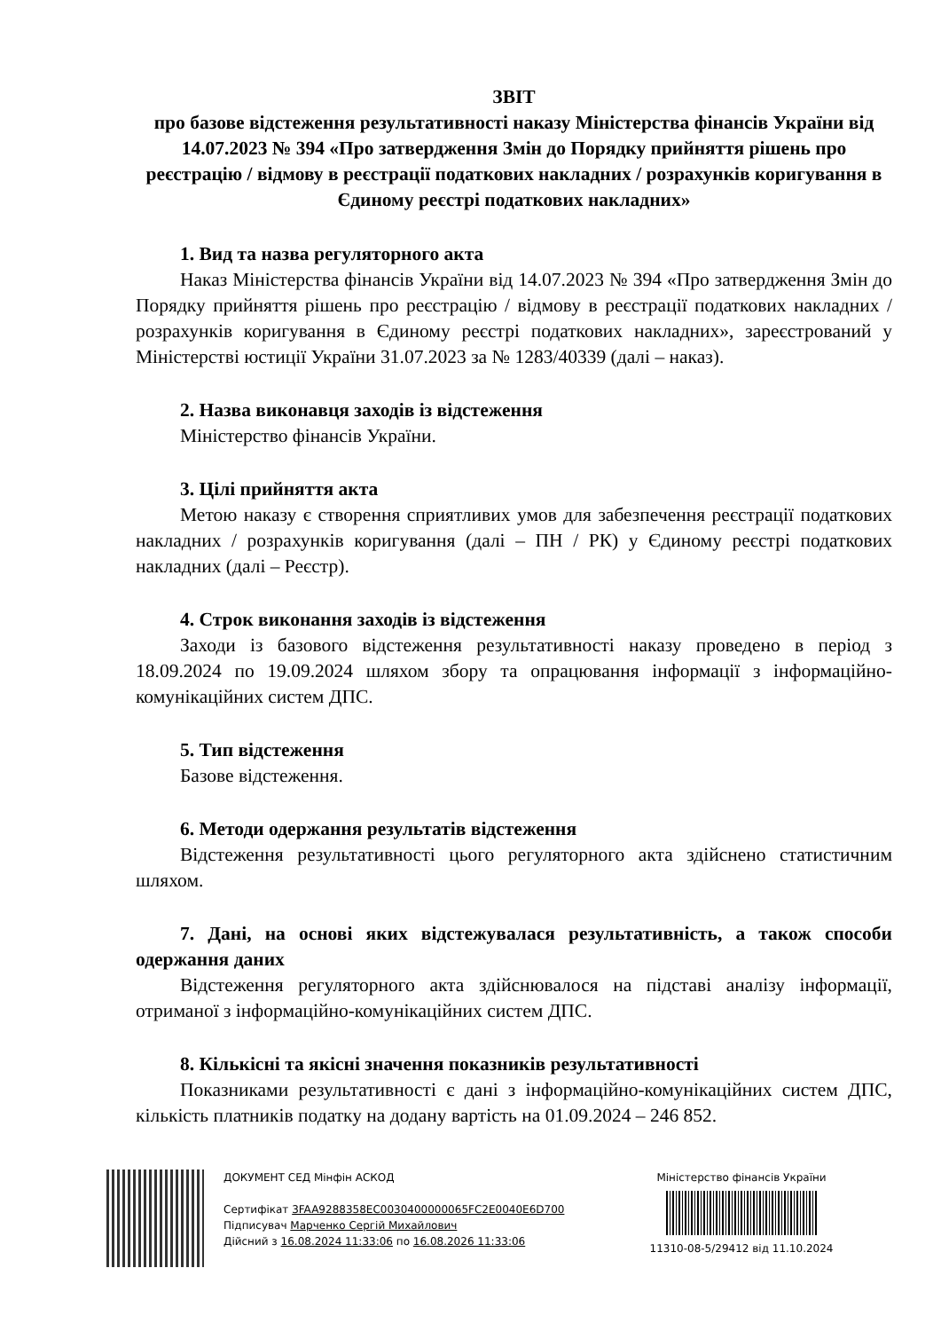ЗВІТ
про базове відстеження результативності наказу Міністерства фінансів України від 14.07.2023 № 394 «Про затвердження Змін до Порядку прийняття рішень про реєстрацію / відмову в реєстрації податкових накладних / розрахунків коригування в Єдиному реєстрі податкових накладних»
1. Вид та назва регуляторного акта
Наказ Міністерства фінансів України від 14.07.2023 № 394 «Про затвердження Змін до Порядку прийняття рішень про реєстрацію / відмову в реєстрації податкових накладних / розрахунків коригування в Єдиному реєстрі податкових накладних», зареєстрований у Міністерстві юстиції України 31.07.2023 за № 1283/40339 (далі – наказ).
2. Назва виконавця заходів із відстеження
Міністерство фінансів України.
3. Цілі прийняття акта
Метою наказу є створення сприятливих умов для забезпечення реєстрації податкових накладних / розрахунків коригування (далі – ПН / РК) у Єдиному реєстрі податкових накладних (далі – Реєстр).
4. Строк виконання заходів із відстеження
Заходи із базового відстеження результативності наказу проведено в період з 18.09.2024 по 19.09.2024 шляхом збору та опрацювання інформації з інформаційно-комунікаційних систем ДПС.
5. Тип відстеження
Базове відстеження.
6. Методи одержання результатів відстеження
Відстеження результативності цього регуляторного акта здійснено статистичним шляхом.
7. Дані, на основі яких відстежувалася результативність, а також способи одержання даних
Відстеження регуляторного акта здійснювалося на підставі аналізу інформації, отриманої з інформаційно-комунікаційних систем ДПС.
8. Кількісні та якісні значення показників результативності
Показниками результативності є дані з інформаційно-комунікаційних систем ДПС, кількість платників податку на додану вартість на 01.09.2024 – 246 852.
ДОКУМЕНТ СЕД Мінфін АСКОД
Сертифікат 3FAA9288358EC0030400000065FC2E0040E6D700
Підписувач Марченко Сергій Михайлович
Дійсний з 16.08.2024 11:33:06 по 16.08.2026 11:33:06
Міністерство фінансів України
11310-08-5/29412 від 11.10.2024